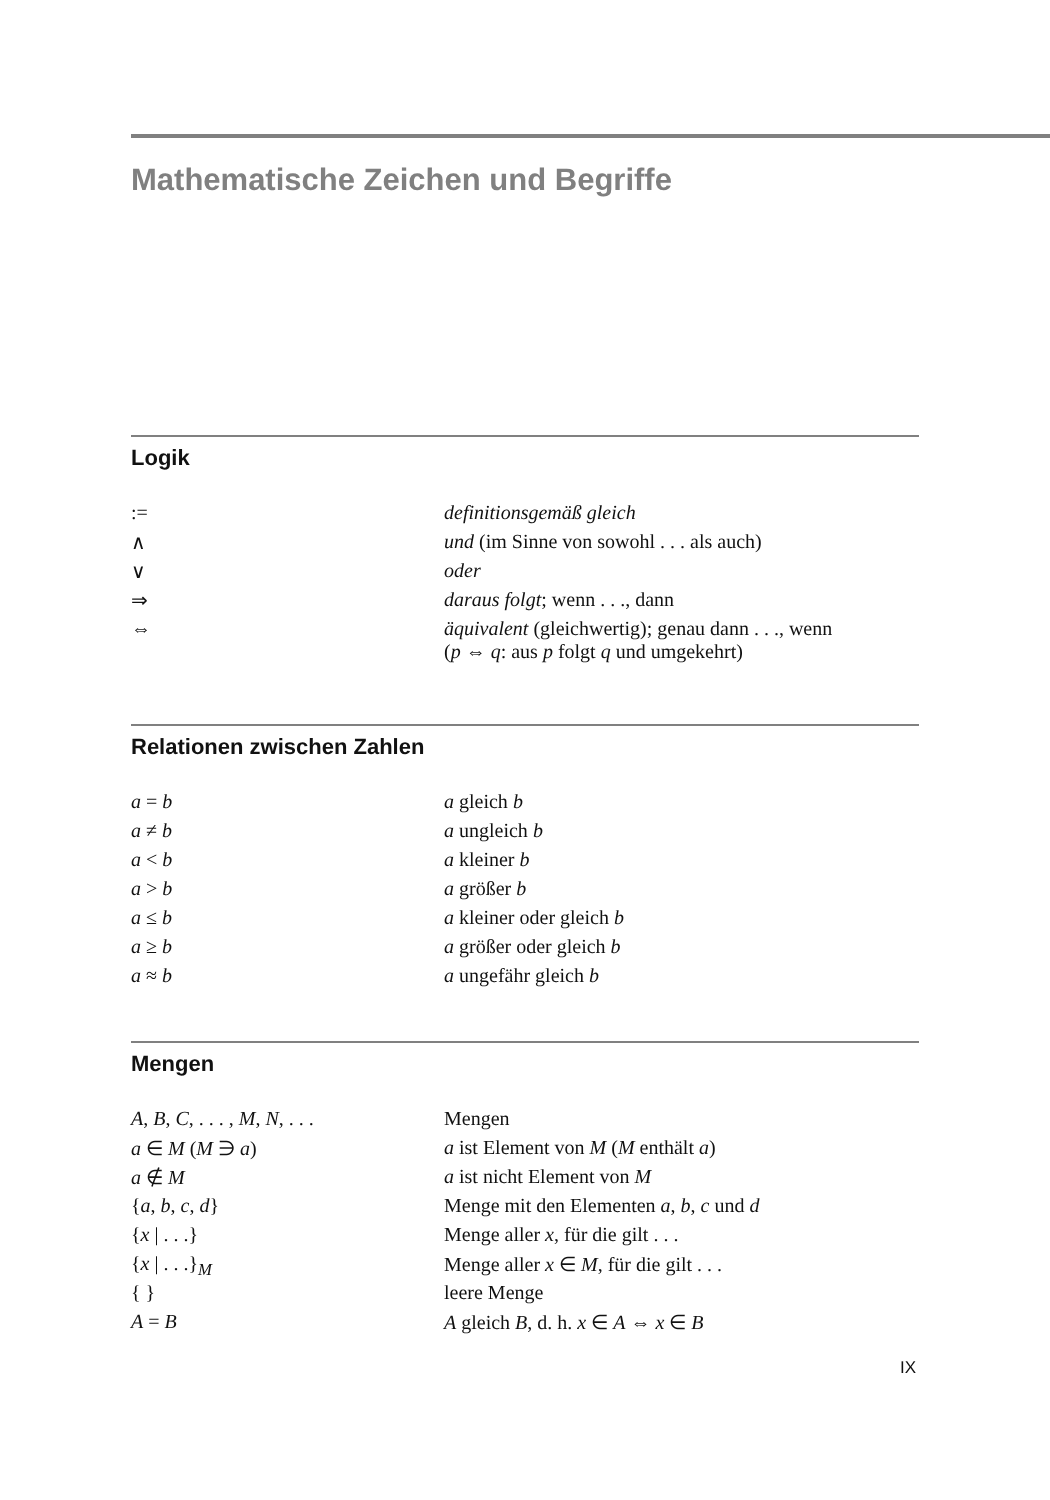Mathematische Zeichen und Begriffe
Logik
| := | definitionsgemäß gleich |
| ∧ | und (im Sinne von sowohl . . . als auch) |
| ∨ | oder |
| ⇒ | daraus folgt ; wenn . . ., dann |
| ⇔ | äquivalent (gleichwertig); genau dann . . ., wenn ( p ⇔ q : aus p folgt q und umgekehrt) |
Relationen zwischen Zahlen
| a = b | a gleich b |
| a ≠ b | a ungleich b |
| a < b | a kleiner b |
| a > b | a größer b |
| a ≤ b | a kleiner oder gleich b |
| a ≥ b | a größer oder gleich b |
| a ≈ b | a ungefähr gleich b |
Mengen
| A , B , C , . . . , M , N , . . . | Mengen |
| a ∈ M ( M ∋ a ) | a ist Element von M ( M enthält a ) |
| a ∉ M | a ist nicht Element von M |
| { a , b , c , d } | Menge mit den Elementen a , b , c und d |
| { x / . . .} | Menge aller x , für die gilt . . . |
| { x / . . .}<sub>M</sub> | Menge aller x ∈ M , für die gilt . . . |
| { } | leere Menge |
| A = B | A gleich B , d. h. x ∈ A ⇔ x ∈ B |
IX